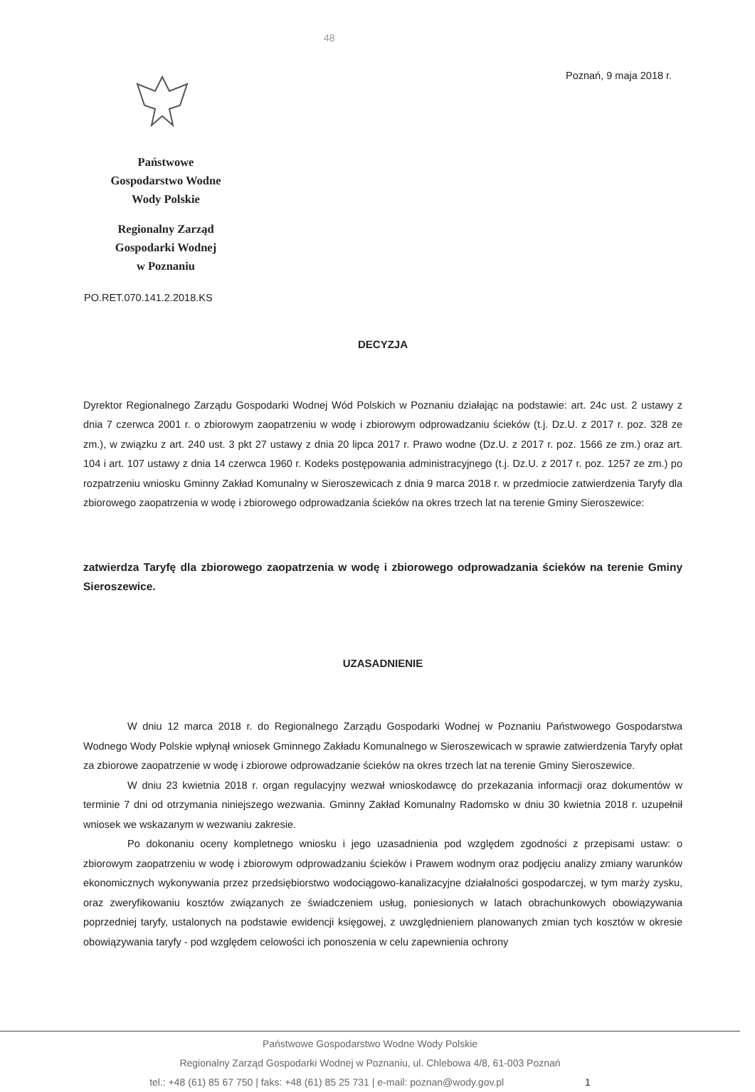48
Poznań, 9 maja 2018 r.
Państwowe
Gospodarstwo Wodne
Wody Polskie
Regionalny Zarząd
Gospodarki Wodnej
w Poznaniu
PO.RET.070.141.2.2018.KS
DECYZJA
Dyrektor Regionalnego Zarządu Gospodarki Wodnej Wód Polskich w Poznaniu działając na podstawie: art. 24c ust. 2 ustawy z dnia 7 czerwca 2001 r. o zbiorowym zaopatrzeniu w wodę i zbiorowym odprowadzaniu ścieków (t.j. Dz.U. z 2017 r. poz. 328 ze zm.), w związku z art. 240 ust. 3 pkt 27 ustawy z dnia 20 lipca 2017 r. Prawo wodne (Dz.U. z 2017 r. poz. 1566 ze zm.) oraz art. 104 i art. 107 ustawy z dnia 14 czerwca 1960 r. Kodeks postępowania administracyjnego (t.j. Dz.U. z 2017 r. poz. 1257 ze zm.) po rozpatrzeniu wniosku Gminny Zakład Komunalny w Sieroszewicach z dnia 9 marca 2018 r. w przedmiocie zatwierdzenia Taryfy dla zbiorowego zaopatrzenia w wodę i zbiorowego odprowadzania ścieków na okres trzech lat na terenie Gminy Sieroszewice:
zatwierdza Taryfę dla zbiorowego zaopatrzenia w wodę i zbiorowego odprowadzania ścieków na terenie Gminy Sieroszewice.
UZASADNIENIE
W dniu 12 marca 2018 r. do Regionalnego Zarządu Gospodarki Wodnej w Poznaniu Państwowego Gospodarstwa Wodnego Wody Polskie wpłynął wniosek Gminnego Zakładu Komunalnego w Sieroszewicach w sprawie zatwierdzenia Taryfy opłat za zbiorowe zaopatrzenie w wodę i zbiorowe odprowadzanie ścieków na okres trzech lat na terenie Gminy Sieroszewice.
W dniu 23 kwietnia 2018 r. organ regulacyjny wezwał wnioskodawcę do przekazania informacji oraz dokumentów w terminie 7 dni od otrzymania niniejszego wezwania. Gminny Zakład Komunalny Radomsko w dniu 30 kwietnia 2018 r. uzupełnił wniosek we wskazanym w wezwaniu zakresie.
Po dokonaniu oceny kompletnego wniosku i jego uzasadnienia pod względem zgodności z przepisami ustaw: o zbiorowym zaopatrzeniu w wodę i zbiorowym odprowadzaniu ścieków i Prawem wodnym oraz podjęciu analizy zmiany warunków ekonomicznych wykonywania przez przedsiębiorstwo wodociągowo-kanalizacyjne działalności gospodarczej, w tym marży zysku, oraz zweryfikowaniu kosztów związanych ze świadczeniem usług, poniesionych w latach obrachunkowych obowiązywania poprzedniej taryfy, ustalonych na podstawie ewidencji księgowej, z uwzględnieniem planowanych zmian tych kosztów w okresie obowiązywania taryfy - pod względem celowości ich ponoszenia w celu zapewnienia ochrony
Państwowe Gospodarstwo Wodne Wody Polskie
Regionalny Zarząd Gospodarki Wodnej w Poznaniu, ul. Chlebowa 4/8, 61-003 Poznań
tel.: +48 (61) 85 67 750 | faks: +48 (61) 85 25 731 | e-mail: poznan@wody.gov.pl 1